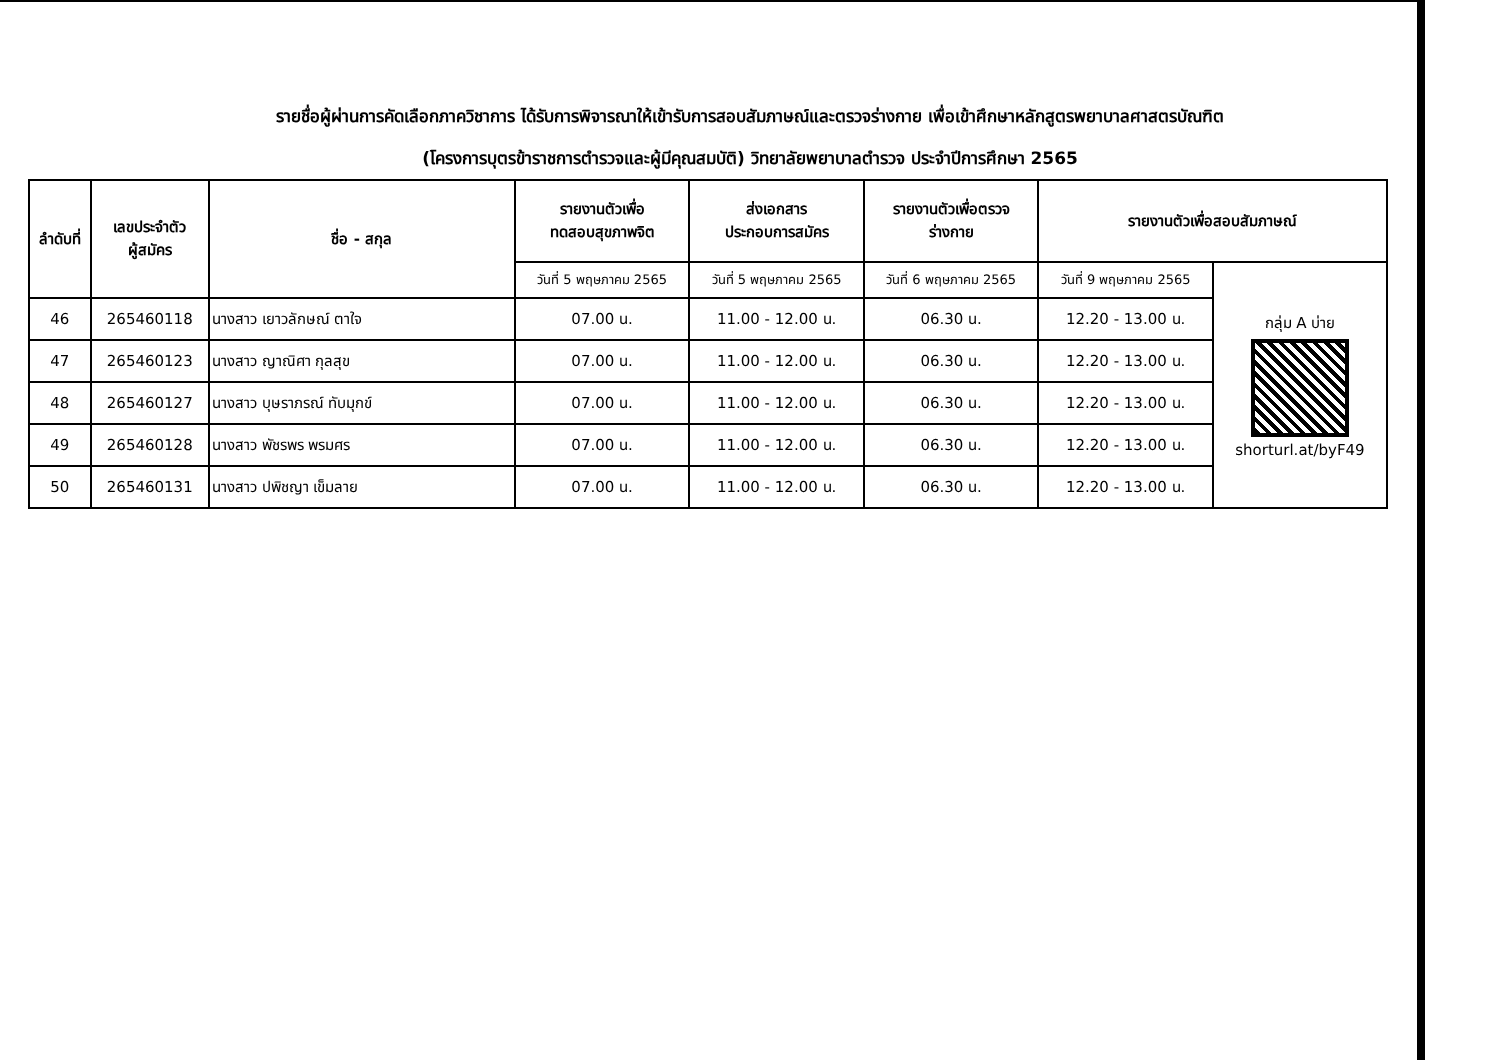รายชื่อผู้ผ่านการคัดเลือกภาควิชาการ ได้รับการพิจารณาให้เข้ารับการสอบสัมภาษณ์และตรวจร่างกาย เพื่อเข้าศึกษาหลักสูตรพยาบาลศาสตรบัณฑิต
(โครงการบุตรข้าราชการตำรวจและผู้มีคุณสมบัติ) วิทยาลัยพยาบาลตำรวจ ประจำปีการศึกษา 2565
| ลำดับที่ | เลขประจำตัว ผู้สมัคร | ชื่อ - สกุล | รายงานตัวเพื่อ ทดสอบสุขภาพจิต | ส่งเอกสาร ประกอบการสมัคร | รายงานตัวเพื่อตรวจ ร่างกาย | รายงานตัวเพื่อสอบสัมภาษณ์ | |
| --- | --- | --- | --- | --- | --- | --- | --- |
| | | | วันที่ 5 พฤษภาคม 2565 | วันที่ 5 พฤษภาคม 2565 | วันที่ 6 พฤษภาคม 2565 | วันที่ 9 พฤษภาคม 2565 | กลุ่ม A บ่าย shorturl.at/byF49 |
| 46 | 265460118 | นางสาว เยาวลักษณ์ ตาใจ | 07.00 น. | 11.00 - 12.00 น. | 06.30 น. | 12.20 - 13.00 น. | |
| 47 | 265460123 | นางสาว ญาณิศา กุลสุข | 07.00 น. | 11.00 - 12.00 น. | 06.30 น. | 12.20 - 13.00 น. | |
| 48 | 265460127 | นางสาว บุษราภรณ์ ทับมุกข์ | 07.00 น. | 11.00 - 12.00 น. | 06.30 น. | 12.20 - 13.00 น. | |
| 49 | 265460128 | นางสาว พัชรพร พรมศร | 07.00 น. | 11.00 - 12.00 น. | 06.30 น. | 12.20 - 13.00 น. | |
| 50 | 265460131 | นางสาว ปพิชญา เข็มลาย | 07.00 น. | 11.00 - 12.00 น. | 06.30 น. | 12.20 - 13.00 น. | |